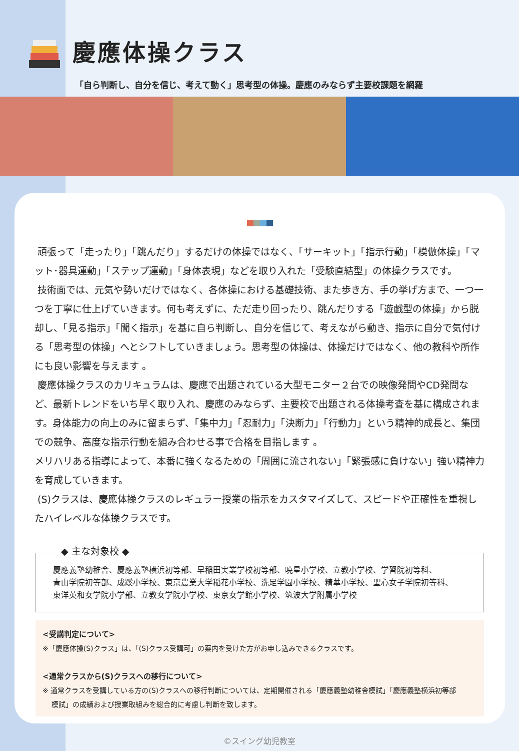慶應体操クラス
「自ら判断し、自分を信じ、考えて動く」思考型の体操。慶應のみならず主要校課題を網羅
頑張って「走ったり」「跳んだり」するだけの体操ではなく、「サーキット」「指示行動」「模倣体操」「マット･器具運動」「ステップ運動」「身体表現」などを取り入れた「受験直結型」の体操クラスです。
技術面では、元気や勢いだけではなく、各体操における基礎技術、また歩き方、手の挙げ方まで、一つ一つを丁寧に仕上げていきます。何も考えずに、ただ走り回ったり、跳んだりする「遊戯型の体操」から脱却し、「見る指示」「聞く指示」を基に自ら判断し、自分を信じて、考えながら動き、指示に自分で気付ける「思考型の体操」へとシフトしていきましょう。思考型の体操は、体操だけではなく、他の教科や所作にも良い影響を与えます 。
慶應体操クラスのカリキュラムは、慶應で出題されている大型モニター２台での映像発問やCD発問など、最新トレンドをいち早く取り入れ、慶應のみならず、主要校で出題される体操考査を基に構成されます。身体能力の向上のみに留まらず、「集中力」「忍耐力」「決断力」「行動力」という精神的成長と、集団での競争、高度な指示行動を組み合わせる事で合格を目指します 。
メリハリある指導によって、本番に強くなるための「周囲に流されない」「緊張感に負けない」強い精神力を育成していきます。
(S)クラスは、慶應体操クラスのレギュラー授業の指示をカスタマイズして、スピードや正確性を重視したハイレベルな体操クラスです。
◆ 主な対象校 ◆
慶應義塾幼稚舎、慶應義塾横浜初等部、早稲田実業学校初等部、暁星小学校、立教小学校、学習院初等科、
青山学院初等部、成蹊小学校、東京農業大学稲花小学校、洗足学園小学校、精華小学校、聖心女子学院初等科、
東洋英和女学院小学部、立教女学院小学校、東京女学館小学校、筑波大学附属小学校
<受講判定について>
※「慶應体操(S)クラス」は、「(S)クラス受講可」の案内を受けた方がお申し込みできるクラスです。
<通常クラスから(S)クラスへの移行について>
※ 通常クラスを受講している方の(S)クラスへの移行判断については、定期開催される「慶應義塾幼稚舎模試」「慶應義塾横浜初等部
模試」の成績および授業取組みを総合的に考慮し判断を致します。
©スイング幼児教室